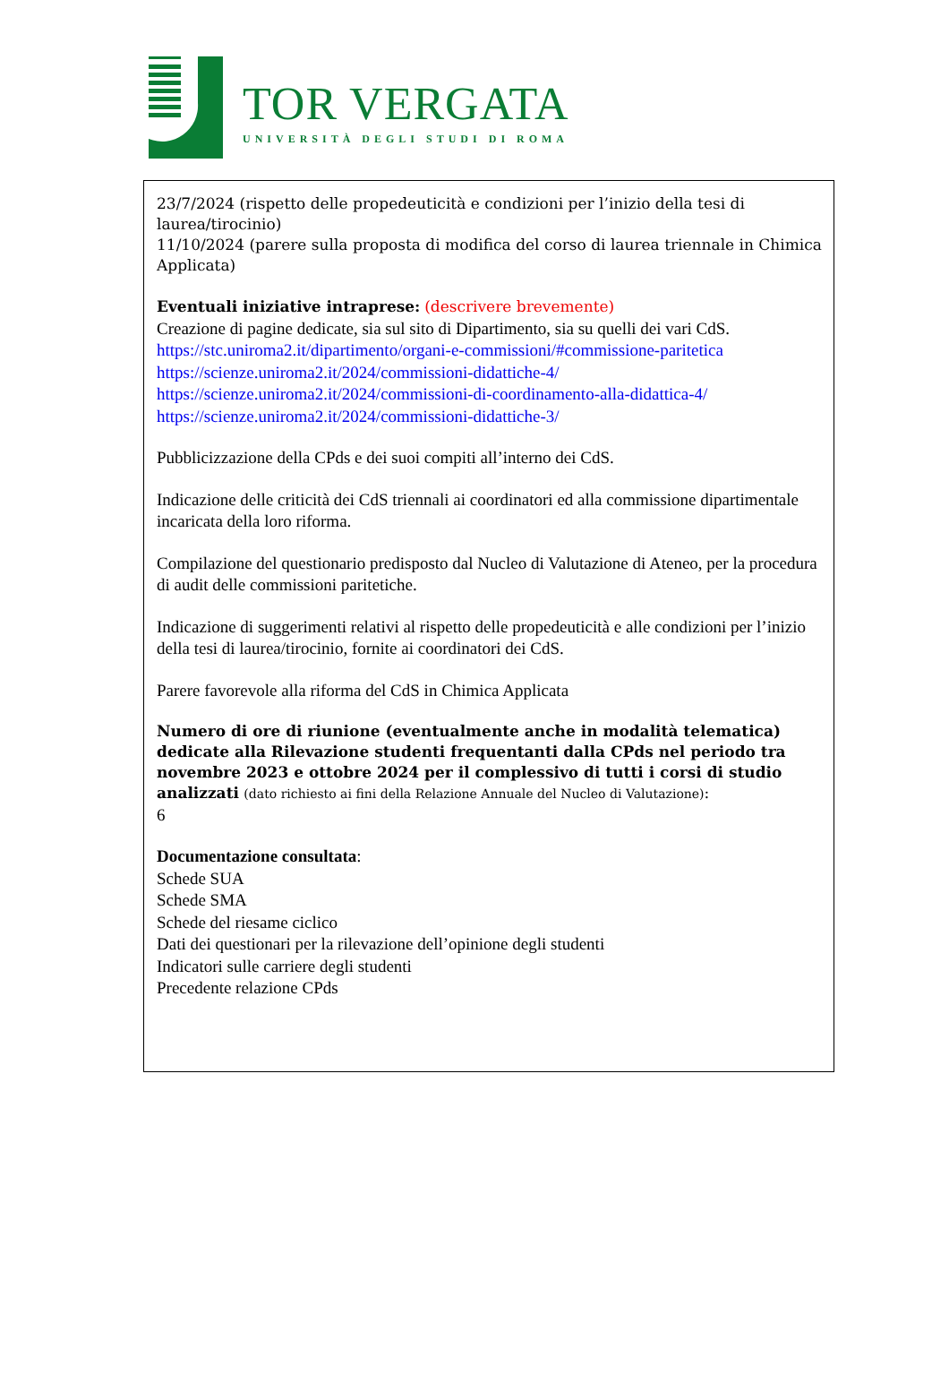TOR VERGATA
UNIVERSITÀ DEGLI STUDI DI ROMA
23/7/2024 (rispetto delle propedeuticità e condizioni per l’inizio della tesi di laurea/tirocinio)
11/10/2024 (parere sulla proposta di modifica del corso di laurea triennale in Chimica Applicata)
Eventuali iniziative intraprese: (descrivere brevemente)
Creazione di pagine dedicate, sia sul sito di Dipartimento, sia su quelli dei vari CdS.
https://stc.uniroma2.it/dipartimento/organi-e-commissioni/#commissione-paritetica
https://scienze.uniroma2.it/2024/commissioni-didattiche-4/
https://scienze.uniroma2.it/2024/commissioni-di-coordinamento-alla-didattica-4/
https://scienze.uniroma2.it/2024/commissioni-didattiche-3/
Pubblicizzazione della CPds e dei suoi compiti all’interno dei CdS.
Indicazione delle criticità dei CdS triennali ai coordinatori ed alla commissione dipartimentale incaricata della loro riforma.
Compilazione del questionario predisposto dal Nucleo di Valutazione di Ateneo, per la procedura di audit delle commissioni paritetiche.
Indicazione di suggerimenti relativi al rispetto delle propedeuticità e alle condizioni per l’inizio della tesi di laurea/tirocinio, fornite ai coordinatori dei CdS.
Parere favorevole alla riforma del CdS in Chimica Applicata
Numero di ore di riunione (eventualmente anche in modalità telematica) dedicate alla Rilevazione studenti frequentanti dalla CPds nel periodo tra novembre 2023 e ottobre 2024 per il complessivo di tutti i corsi di studio analizzati (dato richiesto ai fini della Relazione Annuale del Nucleo di Valutazione):
6
Documentazione consultata:
Schede SUA
Schede SMA
Schede del riesame ciclico
Dati dei questionari per la rilevazione dell’opinione degli studenti
Indicatori sulle carriere degli studenti
Precedente relazione CPds